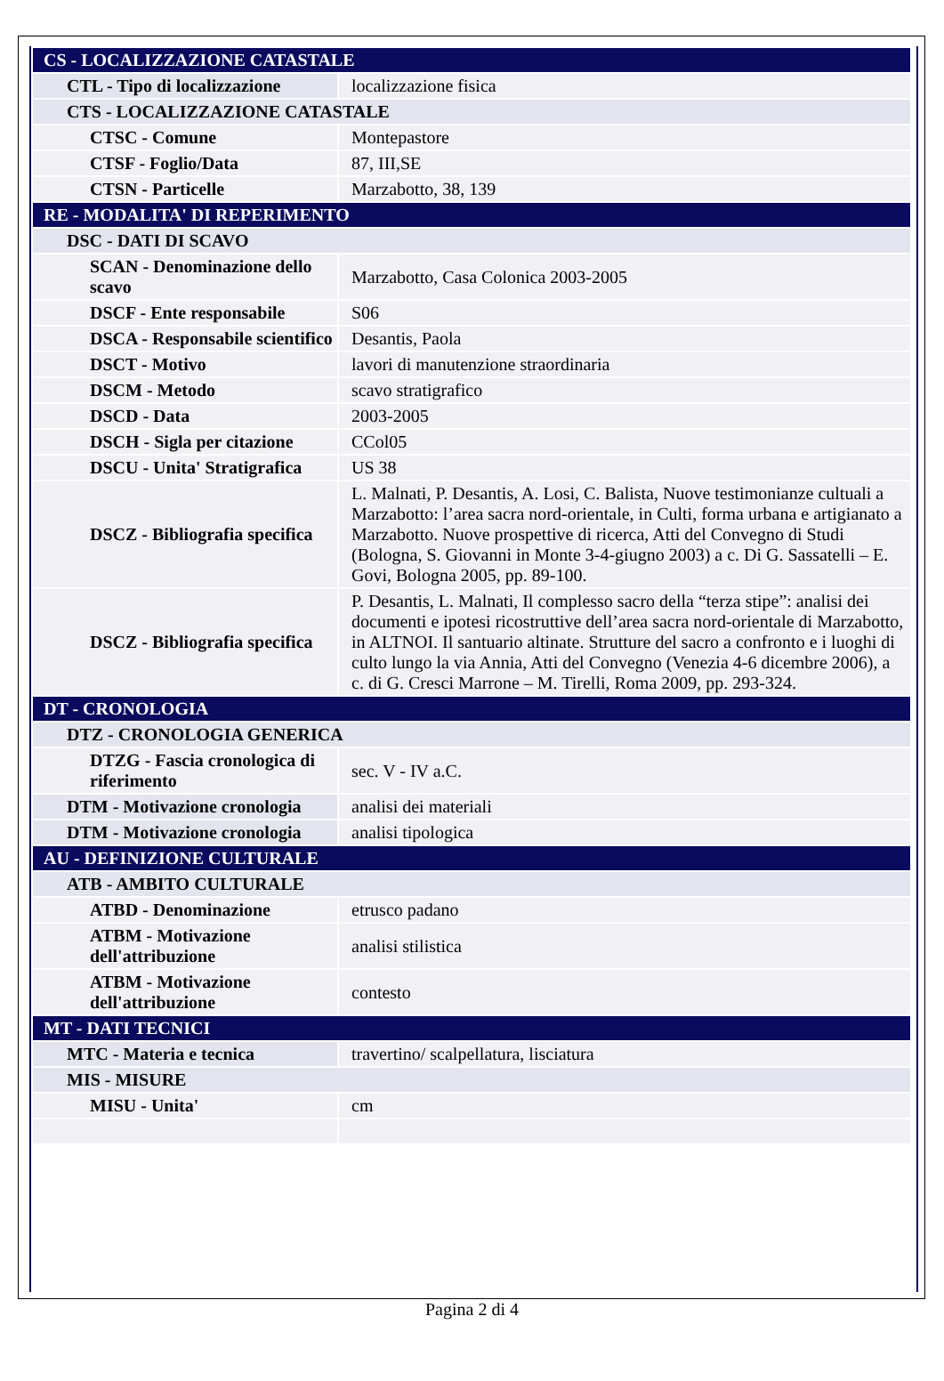| CS - LOCALIZZAZIONE CATASTALE | |
| CTL - Tipo di localizzazione | localizzazione fisica |
| CTS - LOCALIZZAZIONE CATASTALE | |
| CTSC - Comune | Montepastore |
| CTSF - Foglio/Data | 87, III,SE |
| CTSN - Particelle | Marzabotto, 38, 139 |
| RE - MODALITA' DI REPERIMENTO | |
| DSC - DATI DI SCAVO | |
| SCAN - Denominazione dello scavo | Marzabotto, Casa Colonica 2003-2005 |
| DSCF - Ente responsabile | S06 |
| DSCA - Responsabile scientifico | Desantis, Paola |
| DSCT - Motivo | lavori di manutenzione straordinaria |
| DSCM - Metodo | scavo stratigrafico |
| DSCD - Data | 2003-2005 |
| DSCH - Sigla per citazione | CCol05 |
| DSCU - Unita' Stratigrafica | US 38 |
| DSCZ - Bibliografia specifica | L. Malnati, P. Desantis, A. Losi, C. Balista, Nuove testimonianze cultuali a Marzabotto: l’area sacra nord-orientale, in Culti, forma urbana e artigianato a Marzabotto. Nuove prospettive di ricerca, Atti del Convegno di Studi (Bologna, S. Giovanni in Monte 3-4-giugno 2003) a c. Di G. Sassatelli – E. Govi, Bologna 2005, pp. 89-100. |
| DSCZ - Bibliografia specifica | P. Desantis, L. Malnati, Il complesso sacro della “terza stipe”: analisi dei documenti e ipotesi ricostruttive dell’area sacra nord-orientale di Marzabotto, in ALTNOI. Il santuario altinate. Strutture del sacro a confronto e i luoghi di culto lungo la via Annia, Atti del Convegno (Venezia 4-6 dicembre 2006), a c. di G. Cresci Marrone – M. Tirelli, Roma 2009, pp. 293-324. |
| DT - CRONOLOGIA | |
| DTZ - CRONOLOGIA GENERICA | |
| DTZG - Fascia cronologica di riferimento | sec. V - IV a.C. |
| DTM - Motivazione cronologia | analisi dei materiali |
| DTM - Motivazione cronologia | analisi tipologica |
| AU - DEFINIZIONE CULTURALE | |
| ATB - AMBITO CULTURALE | |
| ATBD - Denominazione | etrusco padano |
| ATBM - Motivazione dell'attribuzione | analisi stilistica |
| ATBM - Motivazione dell'attribuzione | contesto |
| MT - DATI TECNICI | |
| MTC - Materia e tecnica | travertino/ scalpellatura, lisciatura |
| MIS - MISURE | |
| MISU - Unita' | cm |
Pagina 2 di 4